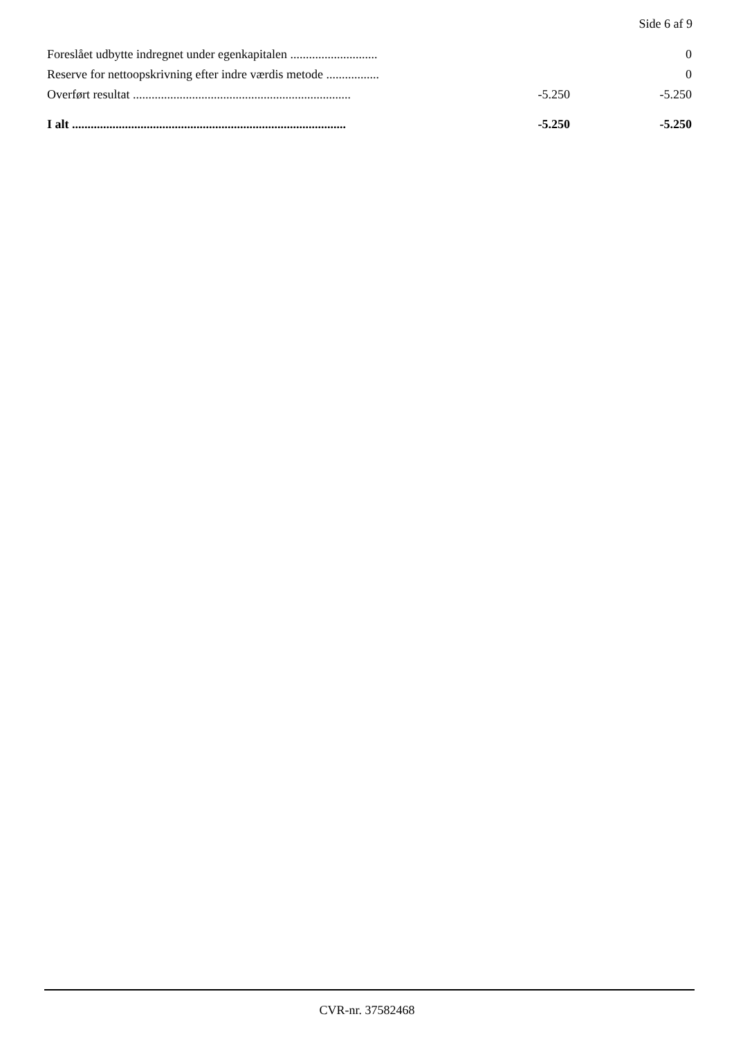Side 6 af 9
| Foreslået udbytte indregnet under egenkapitalen ............................ | | 0 |
| Reserve for nettoopskrivning efter indre værdis metode ................. | | 0 |
| Overført resultat ...................................................................... | -5.250 | -5.250 |
| I alt ........................................................................................ | -5.250 | -5.250 |
CVR-nr. 37582468